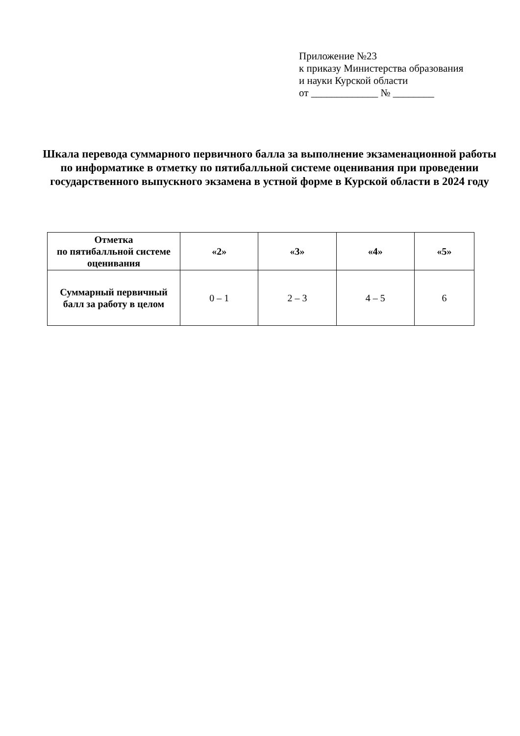Приложение №23
к приказу Министерства образования
и науки Курской области
от _____________ № ________
Шкала перевода суммарного первичного балла за выполнение экзаменационной работы по информатике в отметку по пятибалльной системе оценивания при проведении государственного выпускного экзамена в устной форме в Курской области в 2024 году
| Отметка по пятибалльной системе оценивания | «2» | «3» | «4» | «5» |
| --- | --- | --- | --- | --- |
| Суммарный первичный балл за работу в целом | 0 – 1 | 2 – 3 | 4 – 5 | 6 |